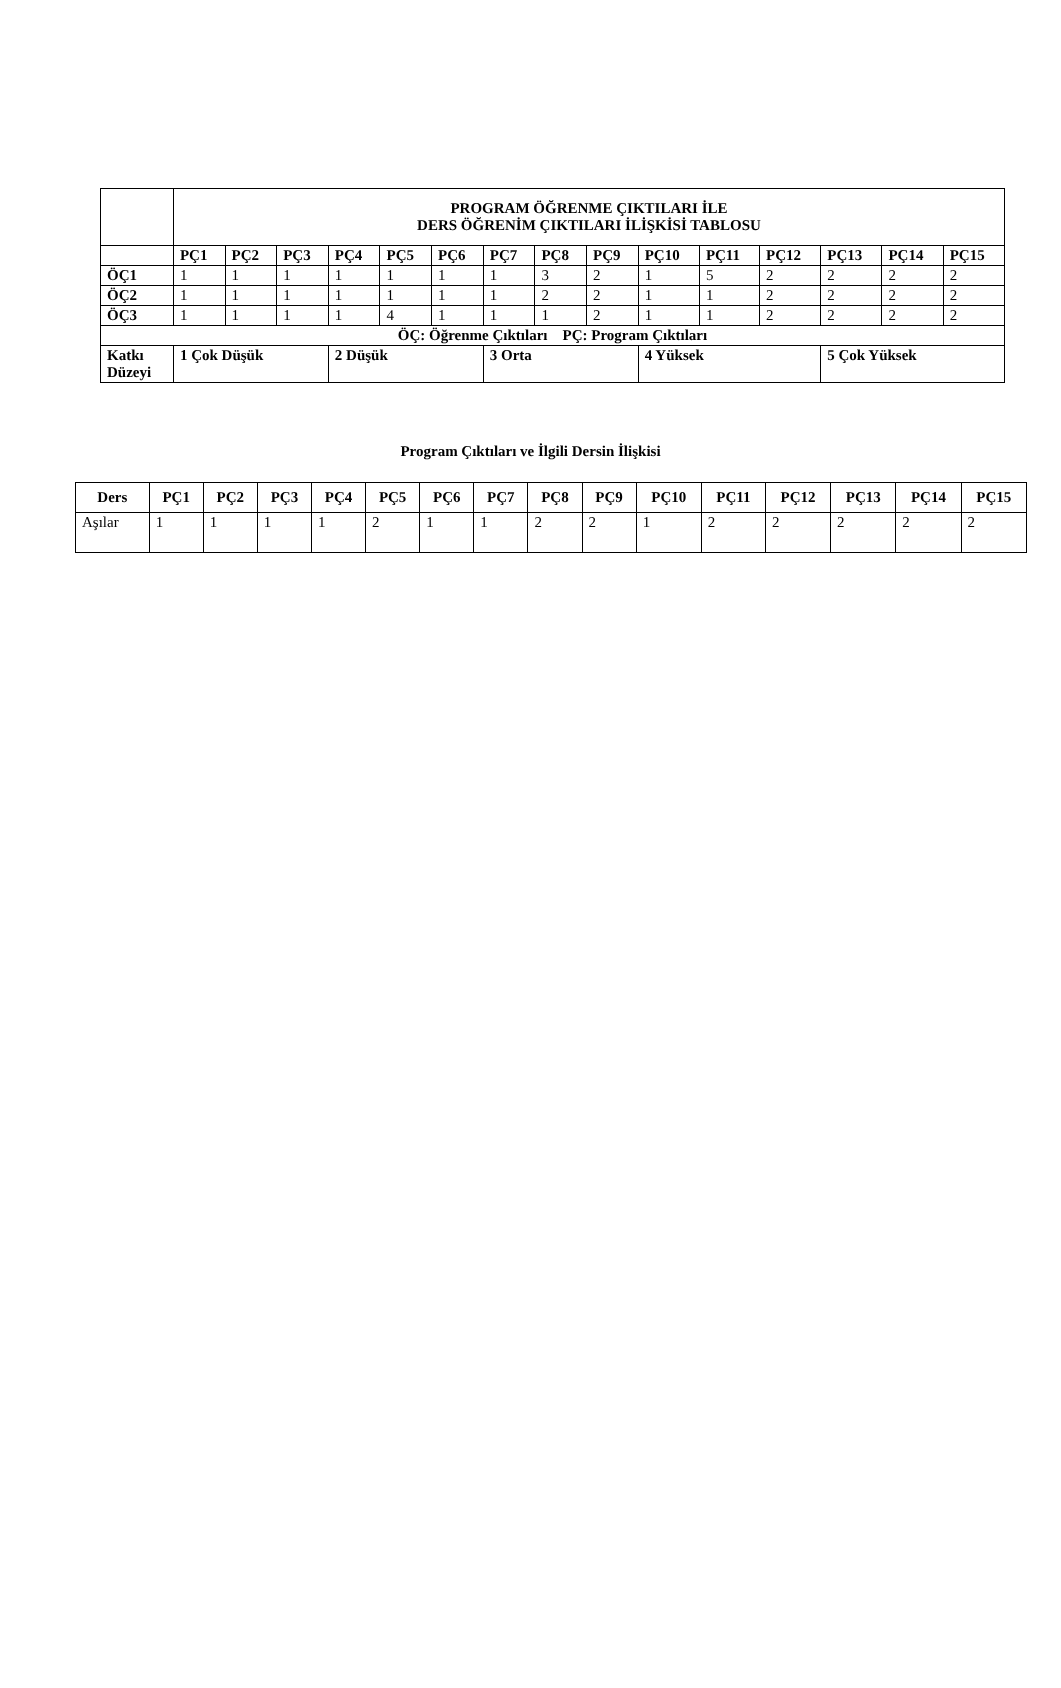| | PROGRAM ÖĞRENME ÇIKTILARI İLE DERS ÖĞRENİM ÇIKTILARI İLİŞKİSİ TABLOSU | | | | | | | | | | | | | | |
| --- | --- | --- | --- | --- | --- | --- | --- | --- | --- | --- | --- | --- | --- | --- | --- |
| | PÇ1 | PÇ2 | PÇ3 | PÇ4 | PÇ5 | PÇ6 | PÇ7 | PÇ8 | PÇ9 | PÇ10 | PÇ11 | PÇ12 | PÇ13 | PÇ14 | PÇ15 |
| ÖÇ1 | 1 | 1 | 1 | 1 | 1 | 1 | 1 | 3 | 2 | 1 | 5 | 2 | 2 | 2 | 2 |
| ÖÇ2 | 1 | 1 | 1 | 1 | 1 | 1 | 1 | 2 | 2 | 1 | 1 | 2 | 2 | 2 | 2 |
| ÖÇ3 | 1 | 1 | 1 | 1 | 4 | 1 | 1 | 1 | 2 | 1 | 1 | 2 | 2 | 2 | 2 |
| ÖÇ: Öğrenme Çıktıları PÇ: Program Çıktıları | | | | | | | | | | | | | | | |
| Katkı Düzeyi | 1 Çok Düşük | | | 2 Düşük | | | 3 Orta | | | 4 Yüksek | | | 5 Çok Yüksek | | |
Program Çıktıları ve İlgili Dersin İlişkisi
| Ders | PÇ1 | PÇ2 | PÇ3 | PÇ4 | PÇ5 | PÇ6 | PÇ7 | PÇ8 | PÇ9 | PÇ10 | PÇ11 | PÇ12 | PÇ13 | PÇ14 | PÇ15 |
| --- | --- | --- | --- | --- | --- | --- | --- | --- | --- | --- | --- | --- | --- | --- | --- |
| Aşılar | 1 | 1 | 1 | 1 | 2 | 1 | 1 | 2 | 2 | 1 | 2 | 2 | 2 | 2 | 2 |